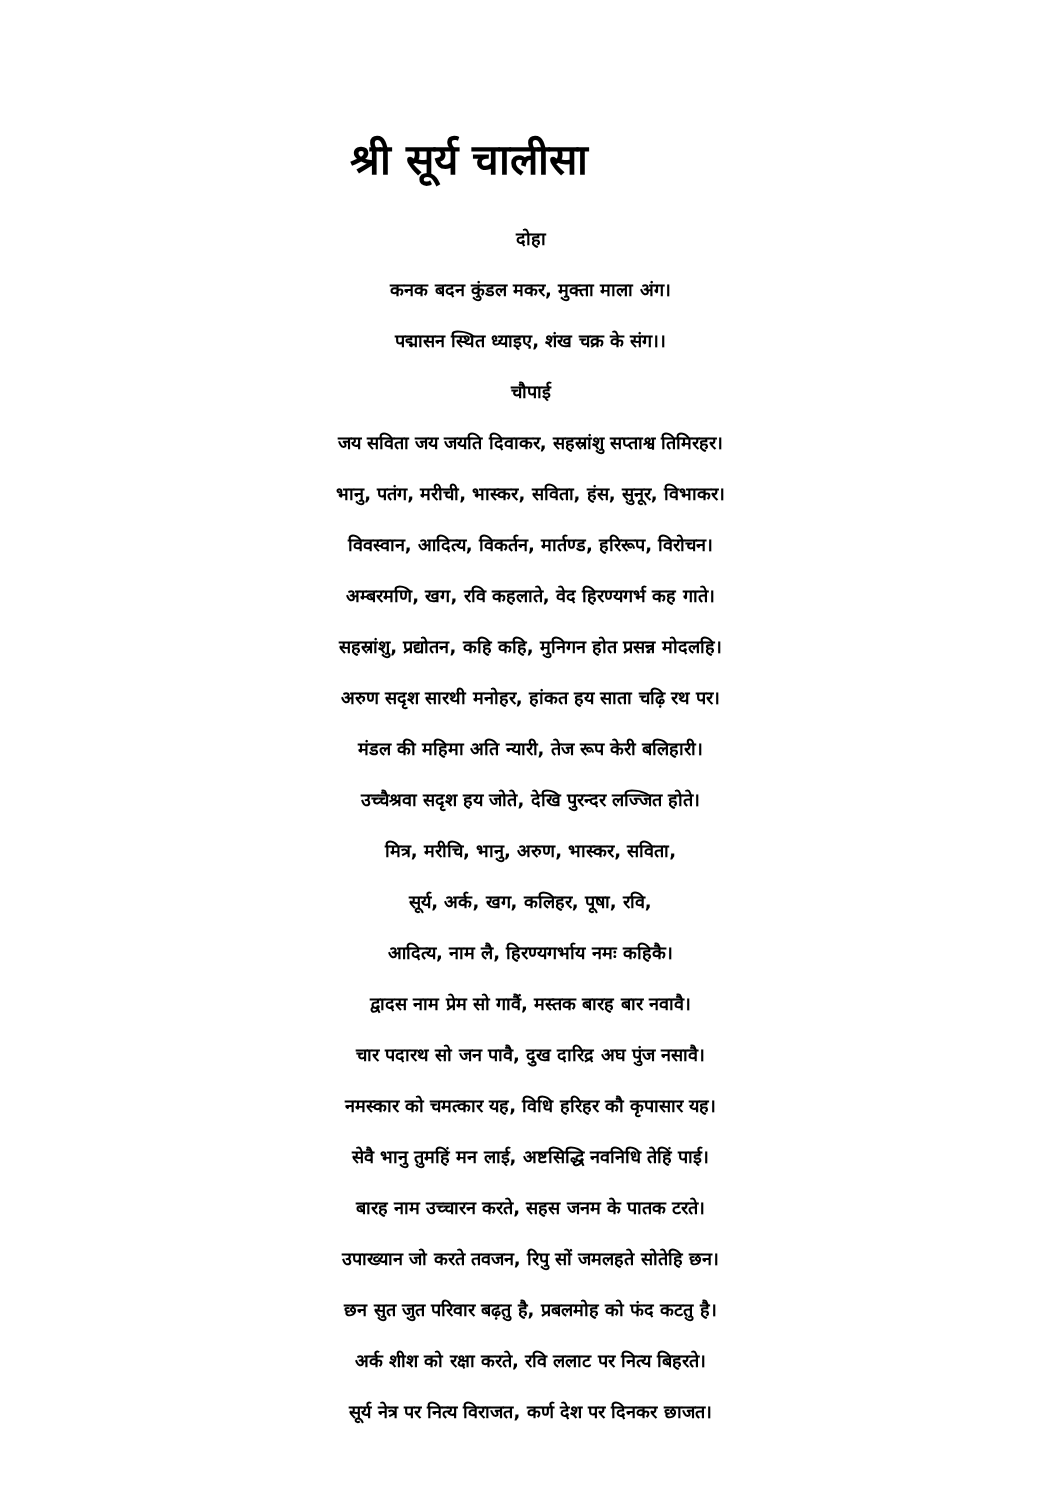श्री सूर्य चालीसा
दोहा
कनक बदन कुंडल मकर, मुक्ता माला अंग।
पद्मासन स्थित ध्याइए, शंख चक्र के संग।।
चौपाई
जय सविता जय जयति दिवाकर, सहस्रांशु सप्ताश्व तिमिरहर।
भानु, पतंग, मरीची, भास्कर, सविता, हंस, सुनूर, विभाकर।
विवस्वान, आदित्य, विकर्तन, मार्तण्ड, हरिरूप, विरोचन।
अम्बरमणि, खग, रवि कहलाते, वेद हिरण्यगर्भ कह गाते।
सहस्रांशु, प्रद्योतन, कहि कहि, मुनिगन होत प्रसन्न मोदलहि।
अरुण सदृश सारथी मनोहर, हांकत हय साता चढ़ि रथ पर।
मंडल की महिमा अति न्यारी, तेज रूप केरी बलिहारी।
उच्चैश्रवा सदृश हय जोते, देखि पुरन्दर लज्जित होते।
मित्र, मरीचि, भानु, अरुण, भास्कर, सविता,
सूर्य, अर्क, खग, कलिहर, पूषा, रवि,
आदित्य, नाम लै, हिरण्यगर्भाय नमः कहिकै।
द्वादस नाम प्रेम सो गावैं, मस्तक बारह बार नवावै।
चार पदारथ सो जन पावै, दुख दारिद्र अघ पुंज नसावै।
नमस्कार को चमत्कार यह, विधि हरिहर कौ कृपासार यह।
सेवै भानु तुमहिं मन लाई, अष्टसिद्धि नवनिधि तेहिं पाई।
बारह नाम उच्चारन करते, सहस जनम के पातक टरते।
उपाख्यान जो करते तवजन, रिपु सों जमलहते सोतेहि छन।
छन सुत जुत परिवार बढ़तु है, प्रबलमोह को फंद कटतु है।
अर्क शीश को रक्षा करते, रवि ललाट पर नित्य बिहरते।
सूर्य नेत्र पर नित्य विराजत, कर्ण देश पर दिनकर छाजत।